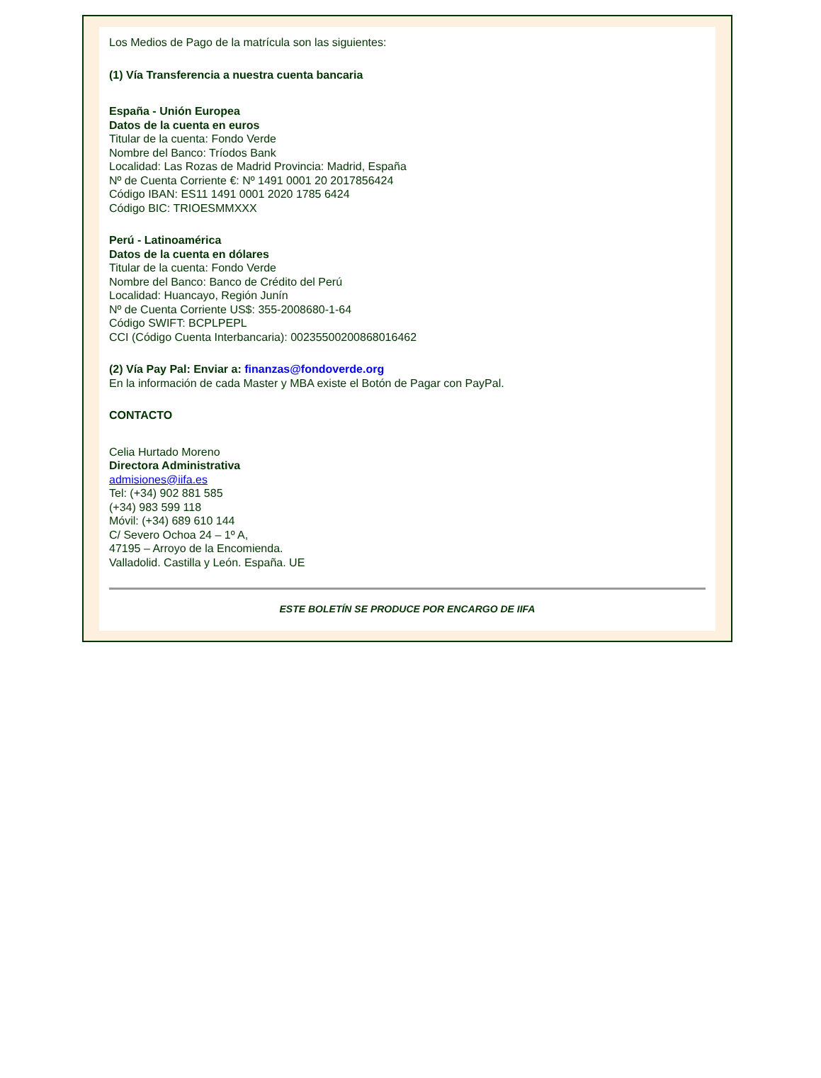Los Medios de Pago de la matrícula son las siguientes:
(1) Vía Transferencia a nuestra cuenta bancaria
España - Unión Europea
Datos de la cuenta en euros
Titular de la cuenta: Fondo Verde
Nombre del Banco: Tríodos Bank
Localidad: Las Rozas de Madrid Provincia: Madrid, España
Nº de Cuenta Corriente €: Nº 1491 0001 20 2017856424
Código IBAN: ES11 1491 0001 2020 1785 6424
Código BIC: TRIOESMMXXX
Perú - Latinoamérica
Datos de la cuenta en dólares
Titular de la cuenta: Fondo Verde
Nombre del Banco: Banco de Crédito del Perú
Localidad: Huancayo, Región Junín
Nº de Cuenta Corriente US$: 355-2008680-1-64
Código SWIFT: BCPLPEPL
CCI (Código Cuenta Interbancaria): 00235500200868016462
(2) Vía Pay Pal: Enviar a: finanzas@fondoverde.org
En la información de cada Master y MBA existe el Botón de Pagar con PayPal.
CONTACTO
Celia Hurtado Moreno
Directora Administrativa
admisiones@iifa.es
Tel: (+34) 902 881 585
(+34) 983 599 118
Móvil: (+34) 689 610 144
C/ Severo Ochoa 24 – 1º A,
47195 – Arroyo de la Encomienda.
Valladolid. Castilla y León. España. UE
ESTE BOLETÍN SE PRODUCE POR ENCARGO DE IIFA